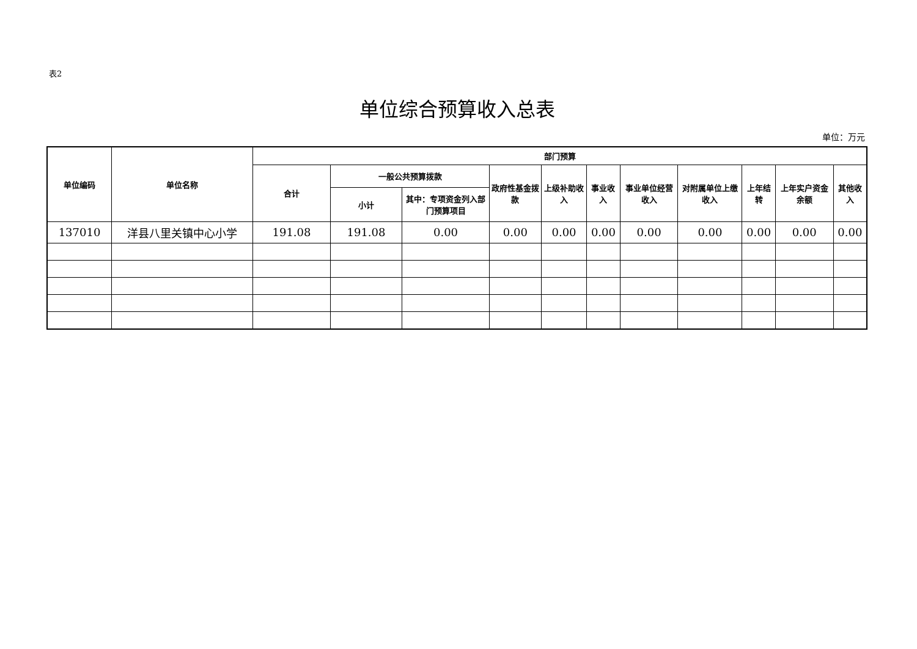表2
单位综合预算收入总表
单位：万元
| 单位编码 | 单位名称 | 部门预算 | | | | | | | | | | |
| --- | --- | --- | --- | --- | --- | --- | --- | --- | --- | --- | --- | --- |
| | | 合计 | 一般公共预算拨款 | | 政府性基金拨款 | 上级补助收入 | 事业收入 | 事业单位经营收入 | 对附属单位上缴收入 | 上年结转 | 上年实户资金余额 | 其他收入 |
| | | | 小计 | 其中：专项资金列入部门预算项目 | | | | | | | | |
| 137010 | 洋县八里关镇中心小学 | 191.08 | 191.08 | 0.00 | 0.00 | 0.00 | 0.00 | 0.00 | 0.00 | 0.00 | 0.00 | 0.00 |